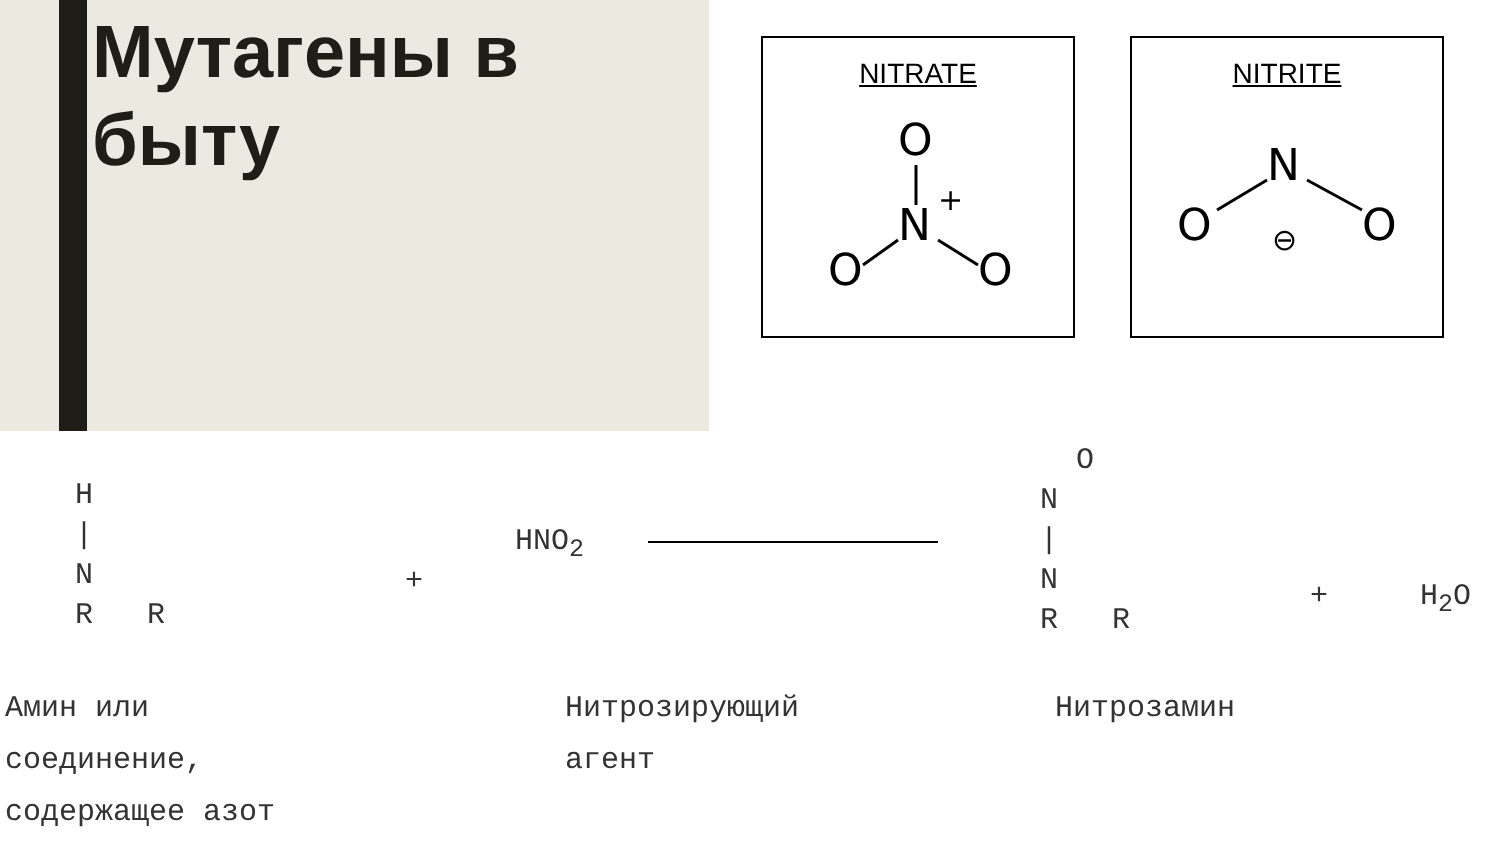Мутагены в
быту
NITRATE
O
N
+
O
O
NITRITE
N
O
O
⊖
H
|
N
R R
+
HNO<sub>2</sub>
O
N
|
N
R R
+ H<sub>2</sub>O
Амин или
соединение,
содержащее азот
Нитрозирующий
агент
Нитрозамин